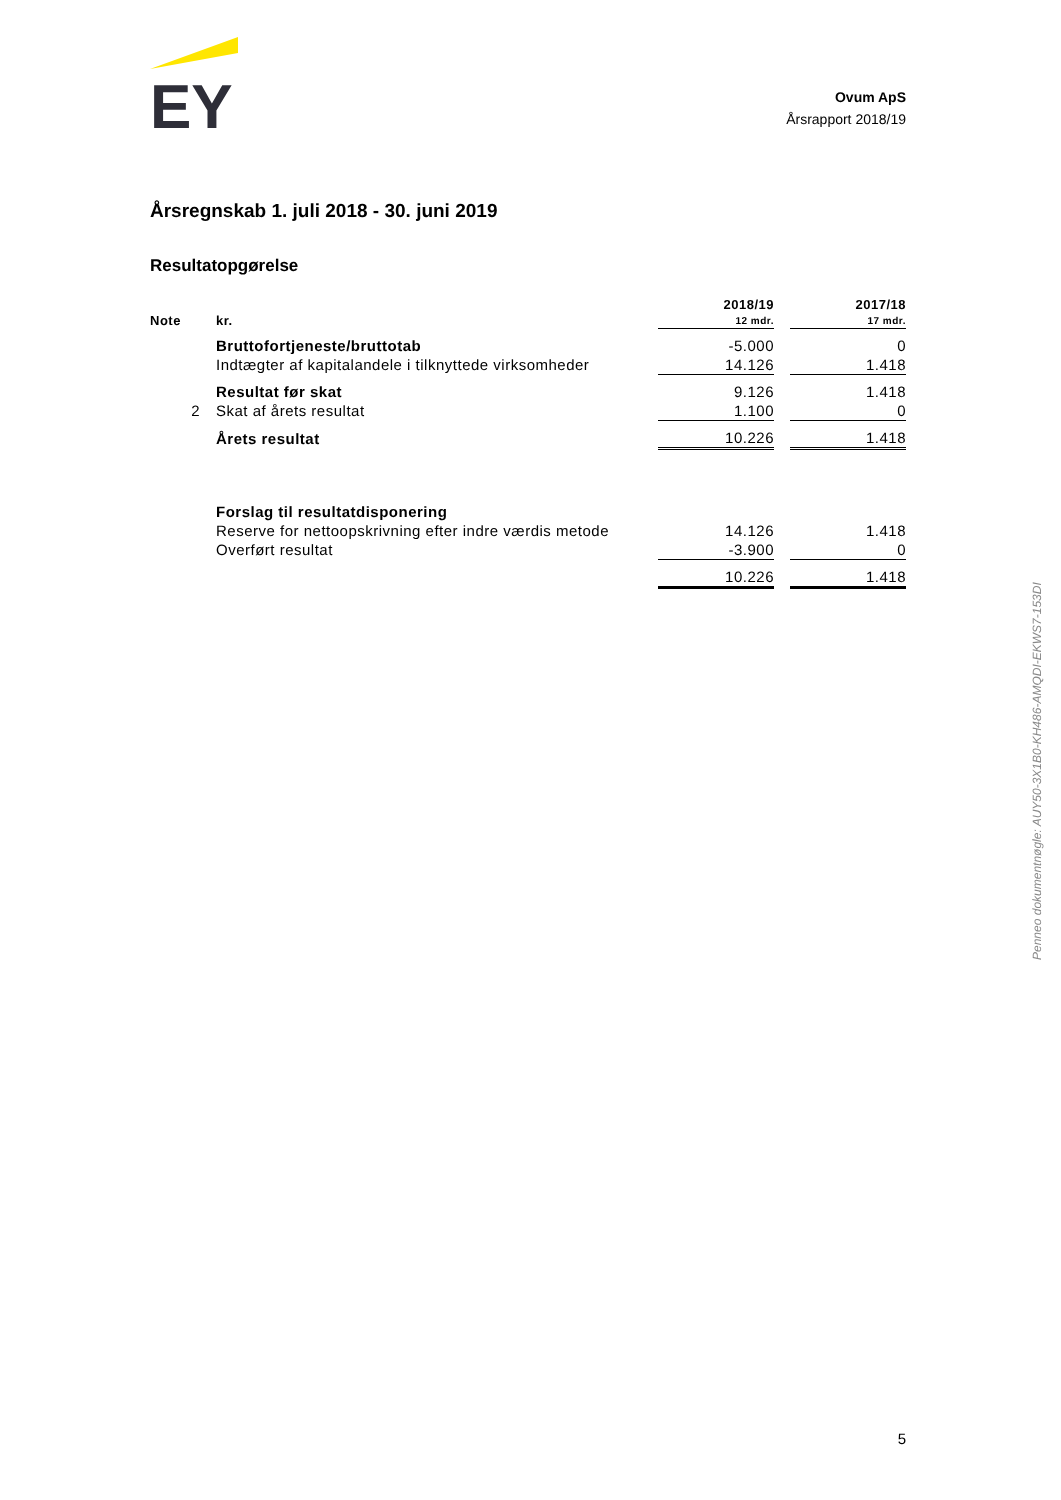EY
Ovum ApS
Årsrapport 2018/19
Årsregnskab 1. juli 2018 - 30. juni 2019
Resultatopgørelse
| Note | kr. | 2018/19 12 mdr. | | 2017/18 17 mdr. |
| --- | --- | --- | --- | --- |
| | Bruttofortjeneste/bruttotab | -5.000 | | 0 |
| | Indtægter af kapitalandele i tilknyttede virksomheder | 14.126 | | 1.418 |
| | Resultat før skat | 9.126 | | 1.418 |
| 2 | Skat af årets resultat | 1.100 | | 0 |
| | Årets resultat | 10.226 | | 1.418 |
| | Forslag til resultatdisponering | | | |
| | Reserve for nettoopskrivning efter indre værdis metode | 14.126 | | 1.418 |
| | Overført resultat | -3.900 | | 0 |
| | | 10.226 | | 1.418 |
Penneo dokumentnøgle: AUY50-3X1B0-KH486-AMQDI-EKWS7-153DI
5